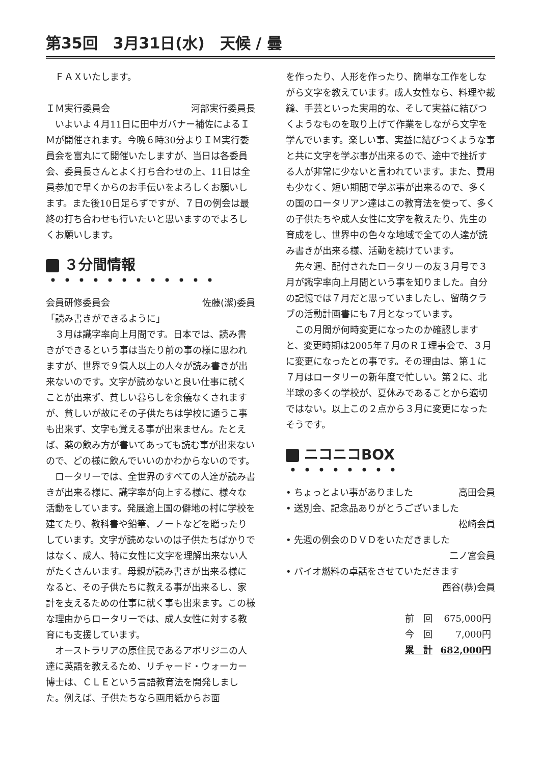第35回　3月31日(水)　天候 / 曇
ＦＡＸいたします。
ＩＭ実行委員会 河部実行委員長
いよいよ４月11日に田中ガバナー補佐によるＩＭが開催されます。今晩６時30分よりＩＭ実行委員会を富丸にて開催いたしますが、当日は各委員会、委員長さんとよく打ち合わせの上、11日は全員参加で早くからのお手伝いをよろしくお願いします。また後10日足らずですが、７日の例会は最終の打ち合わせも行いたいと思いますのでよろしくお願いします。
３分間情報 ・・・・・・・・・・・・
会員研修委員会 佐藤(潔)委員
「読み書きができるように」
３月は識字率向上月間です。日本では、読み書きができるという事は当たり前の事の様に思われますが、世界で９億人以上の人々が読み書きが出来ないのです。文字が読めないと良い仕事に就くことが出来ず、貧しい暮らしを余儀なくされますが、貧しいが故にその子供たちは学校に通うこ事も出来ず、文字も覚える事が出来ません。たとえば、薬の飲み方が書いてあっても読む事が出来ないので、どの様に飲んでいいのかわからないのです。
ロータリーでは、全世界のすべての人達が読み書きが出来る様に、識字率が向上する様に、様々な活動をしています。発展途上国の僻地の村に学校を建てたり、教科書や鉛筆、ノートなどを贈ったりしています。文字が読めないのは子供たちばかりではなく、成人、特に女性に文字を理解出来ない人がたくさんいます。母親が読み書きが出来る様になると、その子供たちに教える事が出来るし、家計を支えるための仕事に就く事も出来ます。この様な理由からロータリーでは、成人女性に対する教育にも支援しています。
オーストラリアの原住民であるアボリジニの人達に英語を教えるため、リチャード・ウォーカー博士は、ＣＬＥという言語教育法を開発しました。例えば、子供たちなら画用紙からお面
を作ったり、人形を作ったり、簡単な工作をしながら文字を教えています。成人女性なら、料理や裁縫、手芸といった実用的な、そして実益に結びつくようなものを取り上げて作業をしながら文字を学んでいます。楽しい事、実益に結びつくような事と共に文字を学ぶ事が出来るので、途中で挫折する人が非常に少ないと言われています。また、費用も少なく、短い期間で学ぶ事が出来るので、多くの国のロータリアン達はこの教育法を使って、多くの子供たちや成人女性に文字を教えたり、先生の育成をし、世界中の色々な地域で全ての人達が読み書きが出来る様、活動を続けています。
先々週、配付されたロータリーの友３月号で３月が識字率向上月間という事を知りました。自分の記憶では７月だと思っていましたし、留萌クラブの活動計画書にも７月となっています。
この月間が何時変更になったのか確認しますと、変更時期は2005年７月のＲＩ理事会で、３月に変更になったとの事です。その理由は、第１に７月はロータリーの新年度で忙しい。第２に、北半球の多くの学校が、夏休みであることから適切ではない。以上この２点から３月に変更になったそうです。
ニコニコBOX ・・・・・・・・
• ちょっとよい事がありました 高田会員
• 送別会、記念品ありがとうございました
松崎会員
• 先週の例会のＤＶＤをいただきました
二ノ宮会員
• バイオ燃料の卓話をさせていただきます
西谷(恭)会員
| 前 回 | 675,000円 |
| 今 回 | 7,000円 |
| 累 計 | 682,000円 |